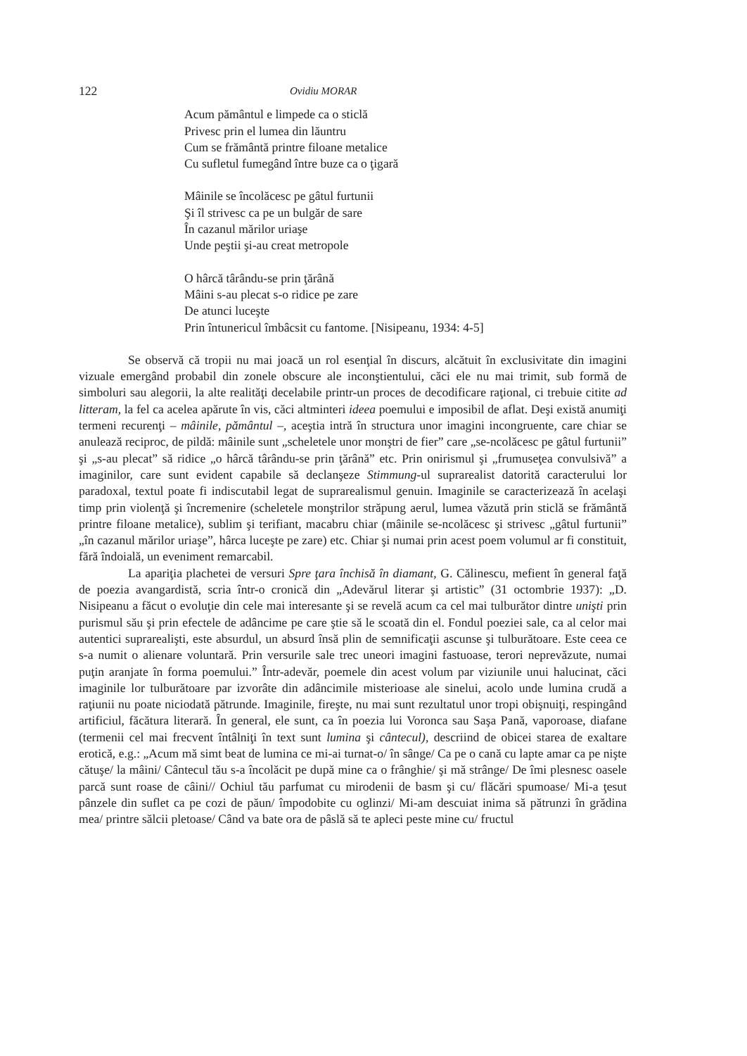122 Ovidiu MORAR
Acum pământul e limpede ca o sticlă
Privesc prin el lumea din lăuntru
Cum se frământă printre filoane metalice
Cu sufletul fumegând între buze ca o ţigară
Mâinile se încolăcesc pe gâtul furtunii
Şi îl strivesc ca pe un bulgăr de sare
În cazanul mărilor uriaşe
Unde peştii şi-au creat metropole
O hârcă târându-se prin ţărână
Mâini s-au plecat s-o ridice pe zare
De atunci luceşte
Prin întunericul îmbâcsit cu fantome. [Nisipeanu, 1934: 4-5]
Se observă că tropii nu mai joacă un rol esenţial în discurs, alcătuit în exclusivitate din imagini vizuale emergând probabil din zonele obscure ale inconştientului, căci ele nu mai trimit, sub formă de simboluri sau alegorii, la alte realităţi decelabile printr-un proces de decodificare raţional, ci trebuie citite ad litteram, la fel ca acelea apărute în vis, căci altminteri ideea poemului e imposibil de aflat. Deşi există anumiţi termeni recurenţi – mâinile, pământul –, aceştia intră în structura unor imagini incongruente, care chiar se anulează reciproc, de pildă: mâinile sunt „scheletele unor monştri de fier” care „se-ncolăcesc pe gâtul furtunii” şi „s-au plecat” să ridice „o hârcă târându-se prin ţărână” etc. Prin onirismul şi „frumuseţea convulsivă” a imaginilor, care sunt evident capabile să declanşeze Stimmung-ul suprarealist datorită caracterului lor paradoxal, textul poate fi indiscutabil legat de suprarealismul genuin. Imaginile se caracterizează în acelaşi timp prin violenţă şi încremenire (scheletele monştrilor străpung aerul, lumea văzută prin sticlă se frământă printre filoane metalice), sublim şi terifiant, macabru chiar (mâinile se-ncolăcesc şi strivesc „gâtul furtunii” „în cazanul mărilor uriaşe”, hârca luceşte pe zare) etc. Chiar şi numai prin acest poem volumul ar fi constituit, fără îndoială, un eveniment remarcabil.
La apariţia plachetei de versuri Spre ţara închisă în diamant, G. Călinescu, mefient în general faţă de poezia avangardistă, scria într-o cronică din „Adevărul literar şi artistic” (31 octombrie 1937): „D. Nisipeanu a făcut o evoluţie din cele mai interesante şi se revelă acum ca cel mai tulburător dintre unişti prin purismul său şi prin efectele de adâncime pe care ştie să le scoată din el. Fondul poeziei sale, ca al celor mai autentici suprarealişti, este absurdul, un absurd însă plin de semnificaţii ascunse şi tulburătoare. Este ceea ce s-a numit o alienare voluntară. Prin versurile sale trec uneori imagini fastuoase, terori neprevăzute, numai puţin aranjate în forma poemului.” Într-adevăr, poemele din acest volum par viziunile unui halucinat, căci imaginile lor tulburătoare par izvorâte din adâncimile misterioase ale sinelui, acolo unde lumina crudă a raţiunii nu poate niciodată pătrunde. Imaginile, fireşte, nu mai sunt rezultatul unor tropi obişnuiţi, respingând artificiul, făcătura literară. În general, ele sunt, ca în poezia lui Voronca sau Saşa Pană, vaporoase, diafane (termenii cel mai frecvent întâlniţi în text sunt lumina şi cântecul), descriind de obicei starea de exaltare erotică, e.g.: „Acum mă simt beat de lumina ce mi-ai turnat-o/ în sânge/ Ca pe o cană cu lapte amar ca pe nişte cătuşe/ la mâini/ Cântecul tău s-a încolăcit pe după mine ca o frânghie/ şi mă strânge/ De îmi plesnesc oasele parcă sunt roase de câini// Ochiul tău parfumat cu mirodenii de basm şi cu/ flăcări spumoase/ Mi-a ţesut pânzele din suflet ca pe cozi de păun/ împodobite cu oglinzi/ Mi-am descuiat inima să pătrunzi în grădina mea/ printre sălcii pletoase/ Când va bate ora de pâslă să te apleci peste mine cu/ fructul